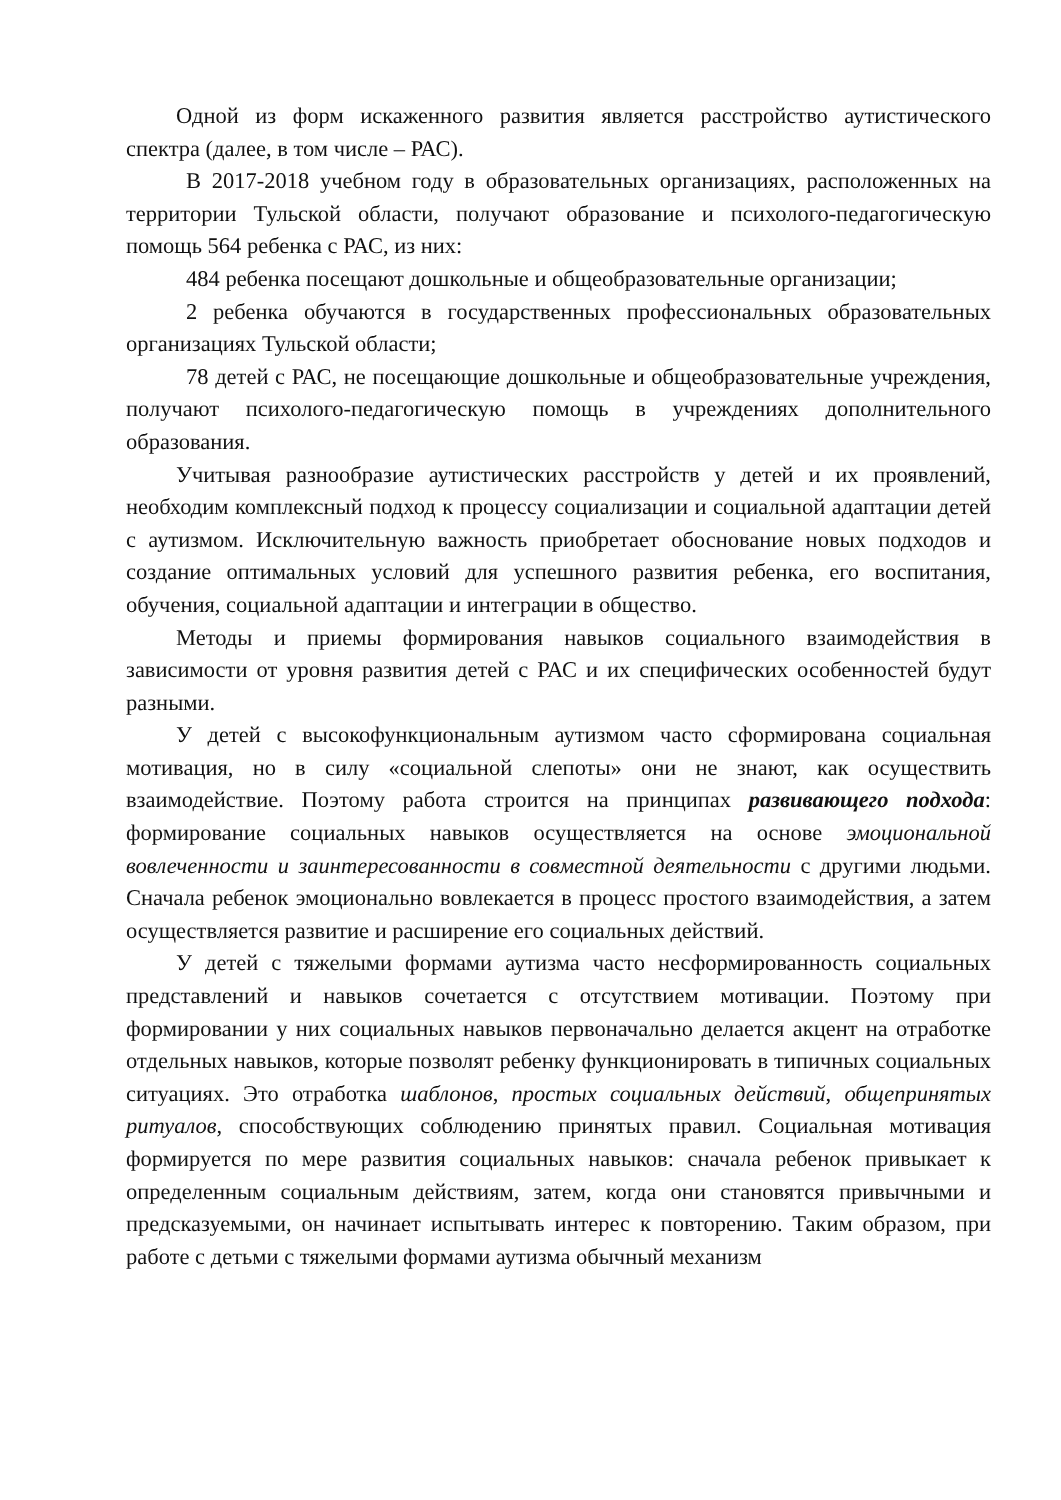Одной из форм искаженного развития является расстройство аутистического спектра (далее, в том числе – РАС).
В 2017-2018 учебном году в образовательных организациях, расположенных на территории Тульской области, получают образование и психолого-педагогическую помощь 564 ребенка с РАС, из них:
484 ребенка посещают дошкольные и общеобразовательные организации;
2 ребенка обучаются в государственных профессиональных образовательных организациях Тульской области;
78 детей с РАС, не посещающие дошкольные и общеобразовательные учреждения, получают психолого-педагогическую помощь в учреждениях дополнительного образования.
Учитывая разнообразие аутистических расстройств у детей и их проявлений, необходим комплексный подход к процессу социализации и социальной адаптации детей с аутизмом. Исключительную важность приобретает обоснование новых подходов и создание оптимальных условий для успешного развития ребенка, его воспитания, обучения, социальной адаптации и интеграции в общество.
Методы и приемы формирования навыков социального взаимодействия в зависимости от уровня развития детей с РАС и их специфических особенностей будут разными.
У детей с высокофункциональным аутизмом часто сформирована социальная мотивация, но в силу «социальной слепоты» они не знают, как осуществить взаимодействие. Поэтому работа строится на принципах развивающего подхода: формирование социальных навыков осуществляется на основе эмоциональной вовлеченности и заинтересованности в совместной деятельности с другими людьми. Сначала ребенок эмоционально вовлекается в процесс простого взаимодействия, а затем осуществляется развитие и расширение его социальных действий.
У детей с тяжелыми формами аутизма часто несформированность социальных представлений и навыков сочетается с отсутствием мотивации. Поэтому при формировании у них социальных навыков первоначально делается акцент на отработке отдельных навыков, которые позволят ребенку функционировать в типичных социальных ситуациях. Это отработка шаблонов, простых социальных действий, общепринятых ритуалов, способствующих соблюдению принятых правил. Социальная мотивация формируется по мере развития социальных навыков: сначала ребенок привыкает к определенным социальным действиям, затем, когда они становятся привычными и предсказуемыми, он начинает испытывать интерес к повторению. Таким образом, при работе с детьми с тяжелыми формами аутизма обычный механизм